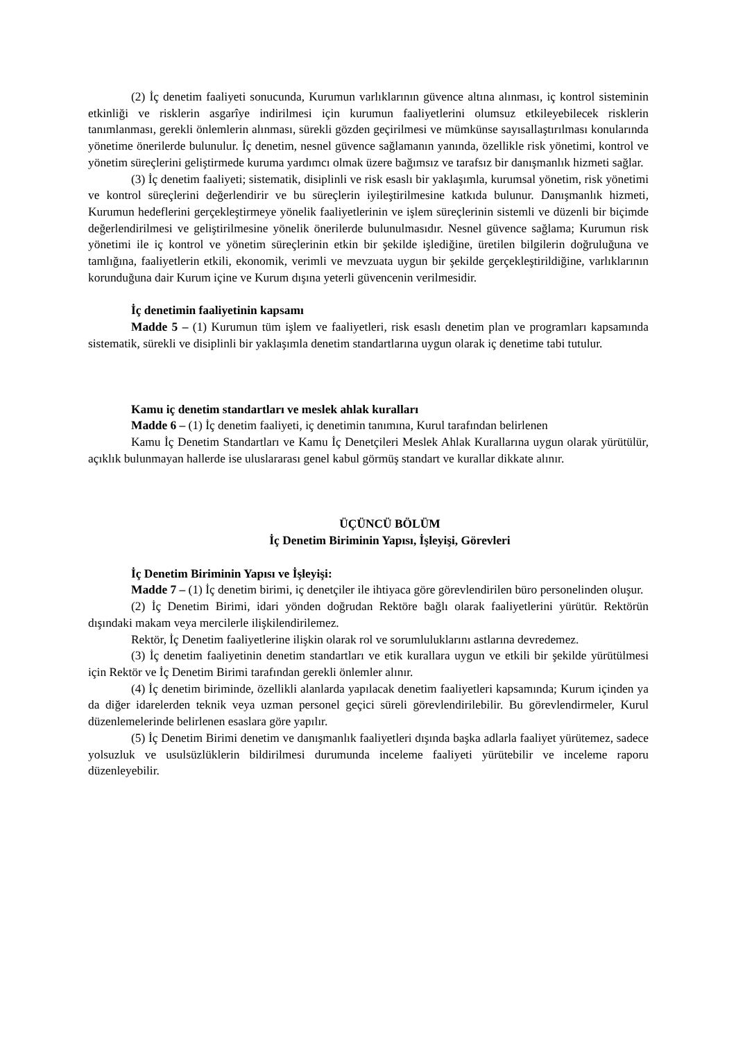(2) İç denetim faaliyeti sonucunda, Kurumun varlıklarının güvence altına alınması, iç kontrol sisteminin etkinliği ve risklerin asgarîye indirilmesi için kurumun faaliyetlerini olumsuz etkileyebilecek risklerin tanımlanması, gerekli önlemlerin alınması, sürekli gözden geçirilmesi ve mümkünse sayısallaştırılması konularında yönetime önerilerde bulunulur. İç denetim, nesnel güvence sağlamanın yanında, özellikle risk yönetimi, kontrol ve yönetim süreçlerini geliştirmede kuruma yardımcı olmak üzere bağımsız ve tarafsız bir danışmanlık hizmeti sağlar.
(3) İç denetim faaliyeti; sistematik, disiplinli ve risk esaslı bir yaklaşımla, kurumsal yönetim, risk yönetimi ve kontrol süreçlerini değerlendirir ve bu süreçlerin iyileştirilmesine katkıda bulunur. Danışmanlık hizmeti, Kurumun hedeflerini gerçekleştirmeye yönelik faaliyetlerinin ve işlem süreçlerinin sistemli ve düzenli bir biçimde değerlendirilmesi ve geliştirilmesine yönelik önerilerde bulunulmasıdır. Nesnel güvence sağlama; Kurumun risk yönetimi ile iç kontrol ve yönetim süreçlerinin etkin bir şekilde işlediğine, üretilen bilgilerin doğruluğuna ve tamlığına, faaliyetlerin etkili, ekonomik, verimli ve mevzuata uygun bir şekilde gerçekleştirildiğine, varlıklarının korunduğuna dair Kurum içine ve Kurum dışına yeterli güvencenin verilmesidir.
İç denetimin faaliyetinin kapsamı
Madde 5 – (1) Kurumun tüm işlem ve faaliyetleri, risk esaslı denetim plan ve programları kapsamında sistematik, sürekli ve disiplinli bir yaklaşımla denetim standartlarına uygun olarak iç denetime tabi tutulur.
Kamu iç denetim standartları ve meslek ahlak kuralları
Madde 6 – (1) İç denetim faaliyeti, iç denetimin tanımına, Kurul tarafından belirlenen
Kamu İç Denetim Standartları ve Kamu İç Denetçileri Meslek Ahlak Kurallarına uygun olarak yürütülür, açıklık bulunmayan hallerde ise uluslararası genel kabul görmüş standart ve kurallar dikkate alınır.
ÜÇÜNCÜ BÖLÜM
İç Denetim Biriminin Yapısı, İşleyişi, Görevleri
İç Denetim Biriminin Yapısı ve İşleyişi:
Madde 7 – (1) İç denetim birimi, iç denetçiler ile ihtiyaca göre görevlendirilen büro personelinden oluşur.
(2) İç Denetim Birimi, idari yönden doğrudan Rektöre bağlı olarak faaliyetlerini yürütür. Rektörün dışındaki makam veya mercilerle ilişkilendirilemez.
Rektör, İç Denetim faaliyetlerine ilişkin olarak rol ve sorumluluklarını astlarına devredemez.
(3) İç denetim faaliyetinin denetim standartları ve etik kurallara uygun ve etkili bir şekilde yürütülmesi için Rektör ve İç Denetim Birimi tarafından gerekli önlemler alınır.
(4) İç denetim biriminde, özellikli alanlarda yapılacak denetim faaliyetleri kapsamında; Kurum içinden ya da diğer idarelerden teknik veya uzman personel geçici süreli görevlendirilebilir. Bu görevlendirmeler, Kurul düzenlemelerinde belirlenen esaslara göre yapılır.
(5) İç Denetim Birimi denetim ve danışmanlık faaliyetleri dışında başka adlarla faaliyet yürütemez, sadece yolsuzluk ve usulsüzlüklerin bildirilmesi durumunda inceleme faaliyeti yürütebilir ve inceleme raporu düzenleyebilir.